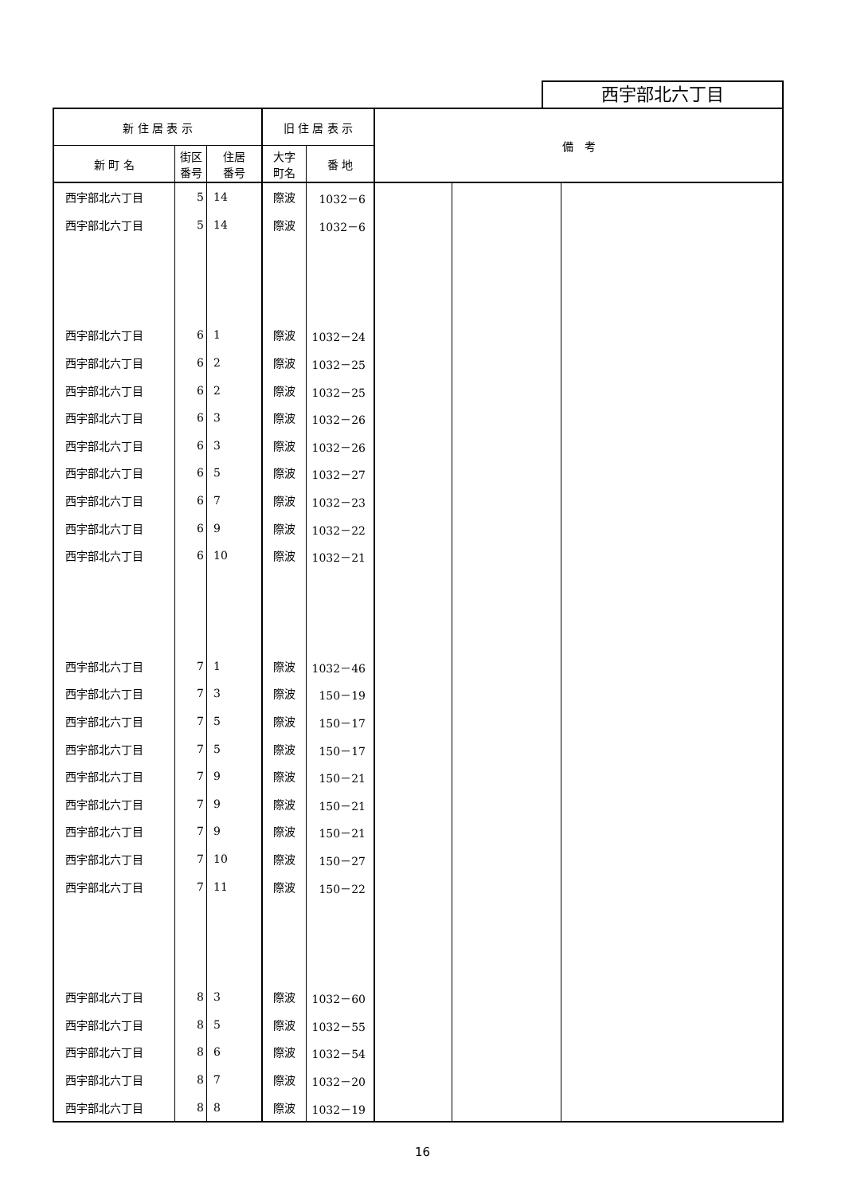西宇部北六丁目
| 新 住 居 表 示 | | | 旧 住 居 表 示 | | 備 考 | | |
| --- | --- | --- | --- | --- | --- | --- | --- |
| 新 町 名 | 街区 番号 | 住居 番号 | 大字 町名 | 番 地 | | | |
| 西宇部北六丁目 | 5 | 14 | 際波 | 1032－6 | | | |
| 西宇部北六丁目 | 5 | 14 | 際波 | 1032－6 | | | |
| 西宇部北六丁目 | 6 | 1 | 際波 | 1032－24 | | | |
| 西宇部北六丁目 | 6 | 2 | 際波 | 1032－25 | | | |
| 西宇部北六丁目 | 6 | 2 | 際波 | 1032－25 | | | |
| 西宇部北六丁目 | 6 | 3 | 際波 | 1032－26 | | | |
| 西宇部北六丁目 | 6 | 3 | 際波 | 1032－26 | | | |
| 西宇部北六丁目 | 6 | 5 | 際波 | 1032－27 | | | |
| 西宇部北六丁目 | 6 | 7 | 際波 | 1032－23 | | | |
| 西宇部北六丁目 | 6 | 9 | 際波 | 1032－22 | | | |
| 西宇部北六丁目 | 6 | 10 | 際波 | 1032－21 | | | |
| 西宇部北六丁目 | 7 | 1 | 際波 | 1032－46 | | | |
| 西宇部北六丁目 | 7 | 3 | 際波 | 150－19 | | | |
| 西宇部北六丁目 | 7 | 5 | 際波 | 150－17 | | | |
| 西宇部北六丁目 | 7 | 5 | 際波 | 150－17 | | | |
| 西宇部北六丁目 | 7 | 9 | 際波 | 150－21 | | | |
| 西宇部北六丁目 | 7 | 9 | 際波 | 150－21 | | | |
| 西宇部北六丁目 | 7 | 9 | 際波 | 150－21 | | | |
| 西宇部北六丁目 | 7 | 10 | 際波 | 150－27 | | | |
| 西宇部北六丁目 | 7 | 11 | 際波 | 150－22 | | | |
| 西宇部北六丁目 | 8 | 3 | 際波 | 1032－60 | | | |
| 西宇部北六丁目 | 8 | 5 | 際波 | 1032－55 | | | |
| 西宇部北六丁目 | 8 | 6 | 際波 | 1032－54 | | | |
| 西宇部北六丁目 | 8 | 7 | 際波 | 1032－20 | | | |
| 西宇部北六丁目 | 8 | 8 | 際波 | 1032－19 | | | |
16